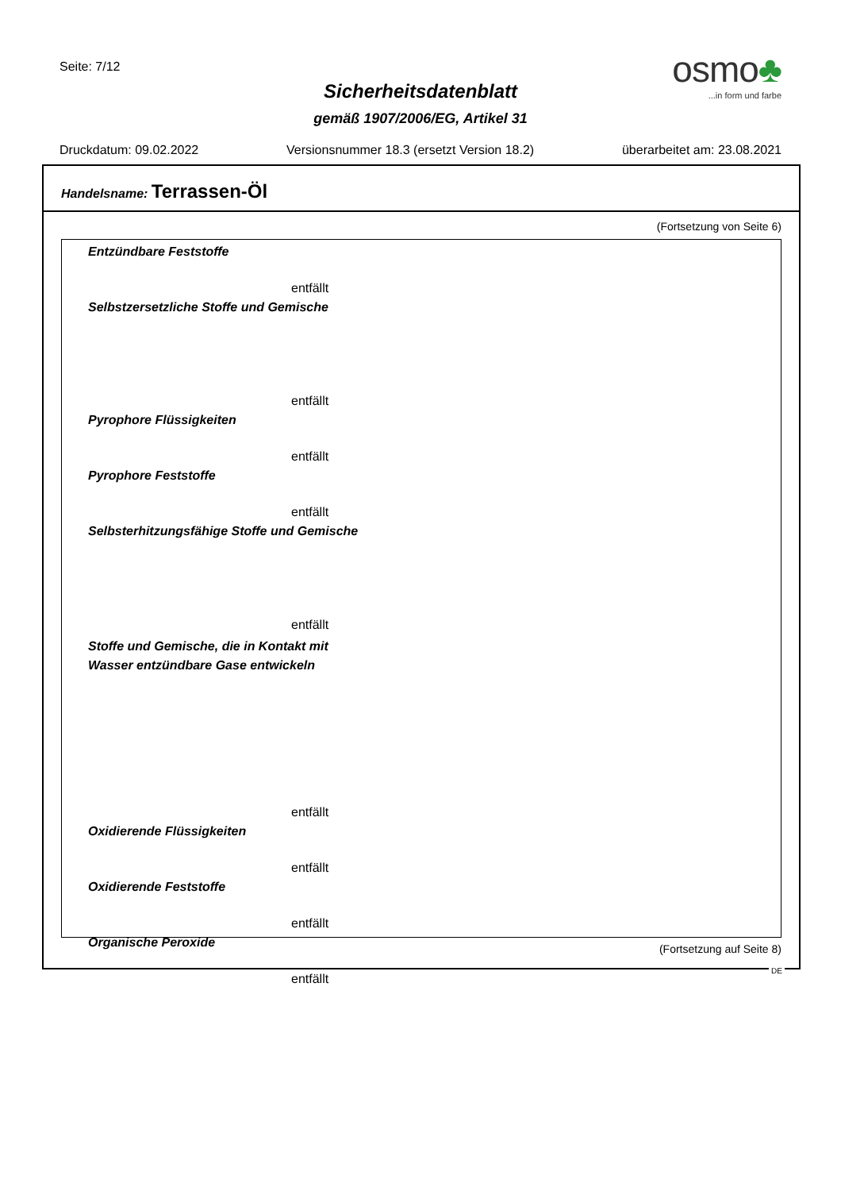Seite: 7/12
osmo♣
...in form und farbe
Sicherheitsdatenblatt
gemäß 1907/2006/EG, Artikel 31
Druckdatum: 09.02.2022 Versionsnummer 18.3 (ersetzt Version 18.2) überarbeitet am: 23.08.2021
Handelsname: Terrassen-Öl
(Fortsetzung von Seite 6)
Entzündbare Feststoffe
entfällt
Selbstzersetzliche Stoffe und Gemische
entfällt
Pyrophore Flüssigkeiten
entfällt
Pyrophore Feststoffe
entfällt
Selbsterhitzungsfähige Stoffe und Gemische
entfällt
Stoffe und Gemische, die in Kontakt mit
Wasser entzündbare Gase entwickeln
entfällt
Oxidierende Flüssigkeiten
entfällt
Oxidierende Feststoffe
entfällt
Organische Peroxide
entfällt
(Fortsetzung auf Seite 8)
DE